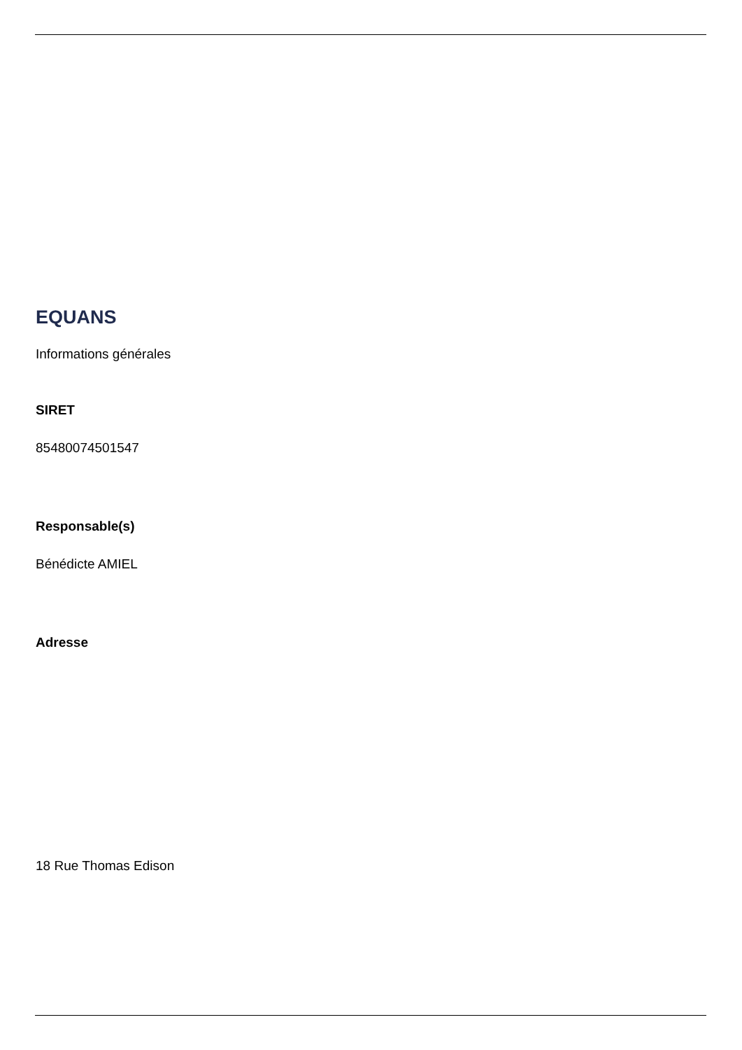EQUANS
Informations générales
SIRET
85480074501547
Responsable(s)
Bénédicte AMIEL
Adresse
18 Rue Thomas Edison